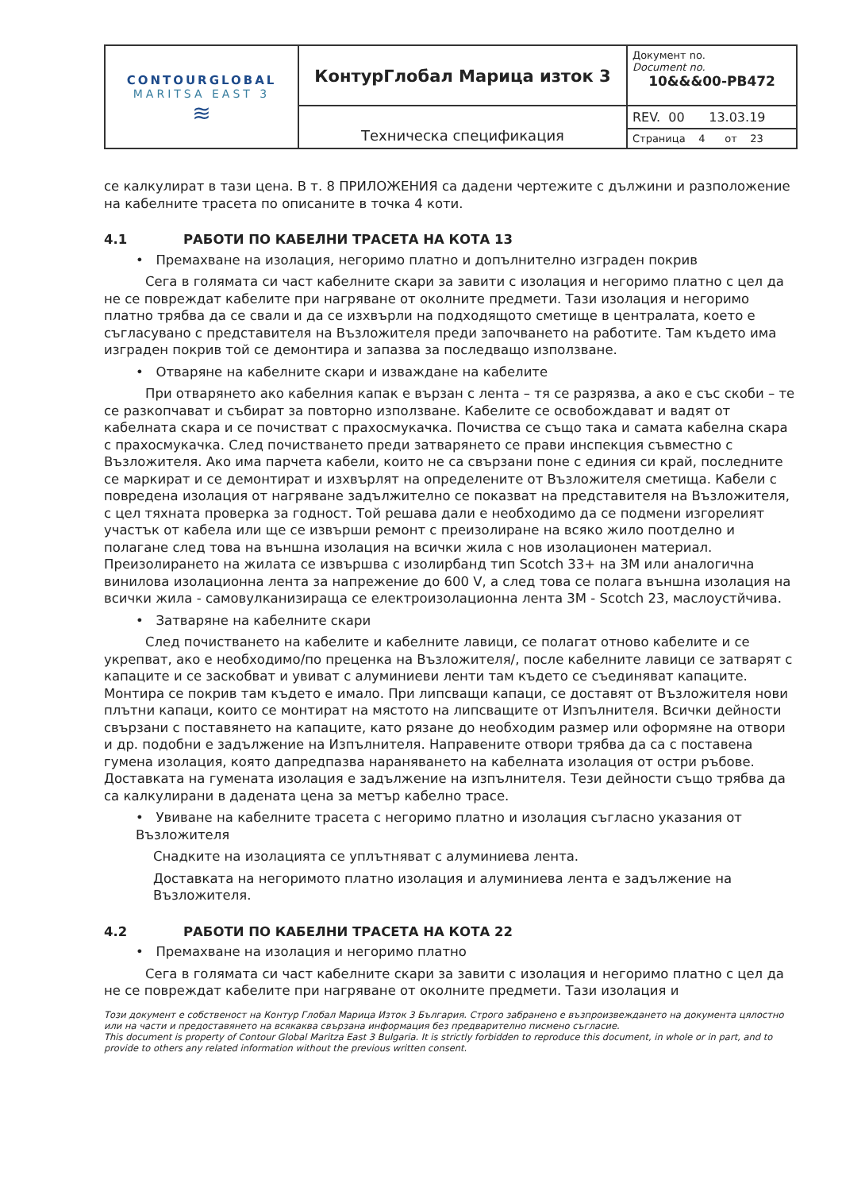| CONTOURGLOBAL MARITSA EAST 3 ≋ | КонтурГлобал Марица изток 3 | Документ no. Document no. 10&&&00-PB472 |
| | Техническа спецификация | REV. 00 13.03.19 |
| | | Страница 4 от 23 |
се калкулират в тази цена. В т. 8 ПРИЛОЖЕНИЯ са дадени чертежите с дължини и разположение на кабелните трасета по описаните в точка 4 коти.
4.1 РАБОТИ ПО КАБЕЛНИ ТРАСЕТА НА КОТА 13
• Премахване на изолация, негоримо платно и допълнително изграден покрив
Сега в голямата си част кабелните скари за завити с изолация и негоримо платно с цел да не се повреждат кабелите при нагряване от околните предмети. Тази изолация и негоримо платно трябва да се свали и да се изхвърли на подходящото сметище в централата, което е съгласувано с представителя на Възложителя преди започването на работите. Там където има изграден покрив той се демонтира и запазва за последващо използване.
• Отваряне на кабелните скари и изваждане на кабелите
При отварянето ако кабелния капак е вързан с лента – тя се разрязва, а ако е със скоби – те се разкопчават и събират за повторно използване. Кабелите се освобождават и вадят от кабелната скара и се почистват с прахосмукачка. Почиства се също така и самата кабелна скара с прахосмукачка. След почистването преди затварянето се прави инспекция съвместно с Възложителя. Ако има парчета кабели, които не са свързани поне с единия си край, последните се маркират и се демонтират и изхвърлят на определените от Възложителя сметища. Кабели с повредена изолация от нагряване задължително се показват на представителя на Възложителя, с цел тяхната проверка за годност. Той решава дали е необходимо да се подмени изгорелият участък от кабела или ще се извърши ремонт с преизолиране на всяко жило поотделно и полагане след това на външна изолация на всички жила с нов изолационен материал. Преизолирането на жилата се извършва с изолирбанд тип Scotch 33+ на 3M или аналогична винилова изолационна лента за напрежение до 600 V, а след това се полага външна изолация на всички жила - самовулканизираща се електроизолационна лента 3M - Scotch 23, маслоустйчива.
• Затваряне на кабелните скари
След почистването на кабелите и кабелните лавици, се полагат отново кабелите и се укрепват, ако е необходимо/по преценка на Възложителя/, после кабелните лавици се затварят с капаците и се заскобват и увиват с алуминиеви ленти там където се съединяват капаците. Монтира се покрив там където е имало. При липсващи капаци, се доставят от Възложителя нови плътни капаци, които се монтират на мястото на липсващите от Изпълнителя. Всички дейности свързани с поставянето на капаците, като рязане до необходим размер или оформяне на отвори и др. подобни е задължение на Изпълнителя. Направените отвори трябва да са с поставена гумена изолация, която дапредпазва нараняването на кабелната изолация от остри ръбове. Доставката на гумената изолация е задължение на изпълнителя. Тези дейности също трябва да са калкулирани в дадената цена за метър кабелно трасе.
• Увиване на кабелните трасета с негоримо платно и изолация съгласно указания от Възложителя
Снадките на изолацията се уплътняват с алуминиева лента.
Доставката на негоримото платно изолация и алуминиева лента е задължение на Възложителя.
4.2 РАБОТИ ПО КАБЕЛНИ ТРАСЕТА НА КОТА 22
• Премахване на изолация и негоримо платно
Сега в голямата си част кабелните скари за завити с изолация и негоримо платно с цел да не се повреждат кабелите при нагряване от околните предмети. Тази изолация и
Този документ е собственост на Контур Глобал Марица Изток 3 България. Строго забранено е възпроизвеждането на документа цялостно или на части и предоставянето на всякаква свързана информация без предварително писмено съгласие.
This document is property of Contour Global Maritza East 3 Bulgaria. It is strictly forbidden to reproduce this document, in whole or in part, and to provide to others any related information without the previous written consent.